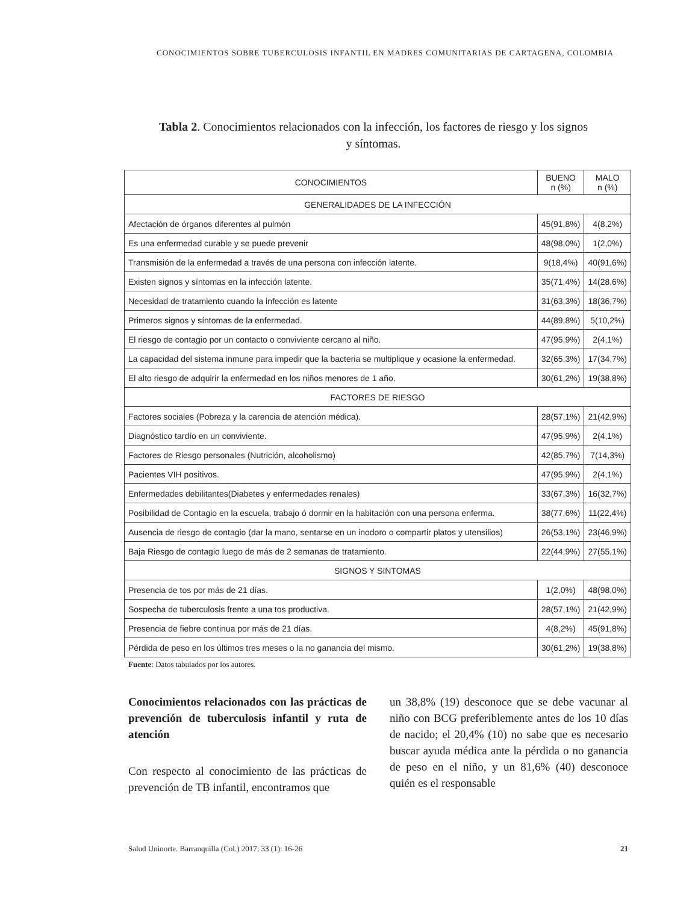CONOCIMIENTOS SOBRE TUBERCULOSIS INFANTIL EN MADRES COMUNITARIAS DE CARTAGENA, COLOMBIA
Tabla 2. Conocimientos relacionados con la infección, los factores de riesgo y los signos y síntomas.
| CONOCIMIENTOS | BUENO n (%) | MALO n (%) |
| --- | --- | --- |
| GENERALIDADES DE LA INFECCIÓN | | |
| Afectación de órganos diferentes al pulmón | 45(91,8%) | 4(8,2%) |
| Es una enfermedad curable y se puede prevenir | 48(98,0%) | 1(2,0%) |
| Transmisión de la enfermedad a través de una persona con infección latente. | 9(18,4%) | 40(91,6%) |
| Existen signos y síntomas en la infección latente. | 35(71,4%) | 14(28,6%) |
| Necesidad de tratamiento cuando la infección es latente | 31(63,3%) | 18(36,7%) |
| Primeros signos y síntomas de la enfermedad. | 44(89,8%) | 5(10,2%) |
| El riesgo de contagio por un contacto o conviviente cercano al niño. | 47(95,9%) | 2(4,1%) |
| La capacidad del sistema inmune para impedir que la bacteria se multiplique y ocasione la enfermedad. | 32(65,3%) | 17(34,7%) |
| El alto riesgo de adquirir la enfermedad en los niños menores de 1 año. | 30(61,2%) | 19(38,8%) |
| FACTORES DE RIESGO | | |
| Factores sociales (Pobreza y la carencia de atención médica). | 28(57,1%) | 21(42,9%) |
| Diagnóstico tardío en un conviviente. | 47(95,9%) | 2(4,1%) |
| Factores de Riesgo personales (Nutrición, alcoholismo) | 42(85,7%) | 7(14,3%) |
| Pacientes VIH positivos. | 47(95,9%) | 2(4,1%) |
| Enfermedades debilitantes(Diabetes y enfermedades renales) | 33(67,3%) | 16(32,7%) |
| Posibilidad de Contagio en la escuela, trabajo ó dormir en la habitación con una persona enferma. | 38(77,6%) | 11(22,4%) |
| Ausencia de riesgo de contagio (dar la mano, sentarse en un inodoro o compartir platos y utensilios) | 26(53,1%) | 23(46,9%) |
| Baja Riesgo de contagio luego de más de 2 semanas de tratamiento. | 22(44,9%) | 27(55,1%) |
| SIGNOS Y SINTOMAS | | |
| Presencia de tos por más de 21 días. | 1(2,0%) | 48(98,0%) |
| Sospecha de tuberculosis frente a una tos productiva. | 28(57,1%) | 21(42,9%) |
| Presencia de fiebre continua por más de 21 días. | 4(8,2%) | 45(91,8%) |
| Pérdida de peso en los últimos tres meses o la no ganancia del mismo. | 30(61,2%) | 19(38,8%) |
Fuente: Datos tabulados por los autores.
Conocimientos relacionados con las prácticas de prevención de tuberculosis infantil y ruta de atención
Con respecto al conocimiento de las prácticas de prevención de TB infantil, encontramos que
un 38,8% (19) desconoce que se debe vacunar al niño con BCG preferiblemente antes de los 10 días de nacido; el 20,4% (10) no sabe que es necesario buscar ayuda médica ante la pérdida o no ganancia de peso en el niño, y un 81,6% (40) desconoce quién es el responsable
Salud Uninorte. Barranquilla (Col.) 2017; 33 (1): 16-26 21